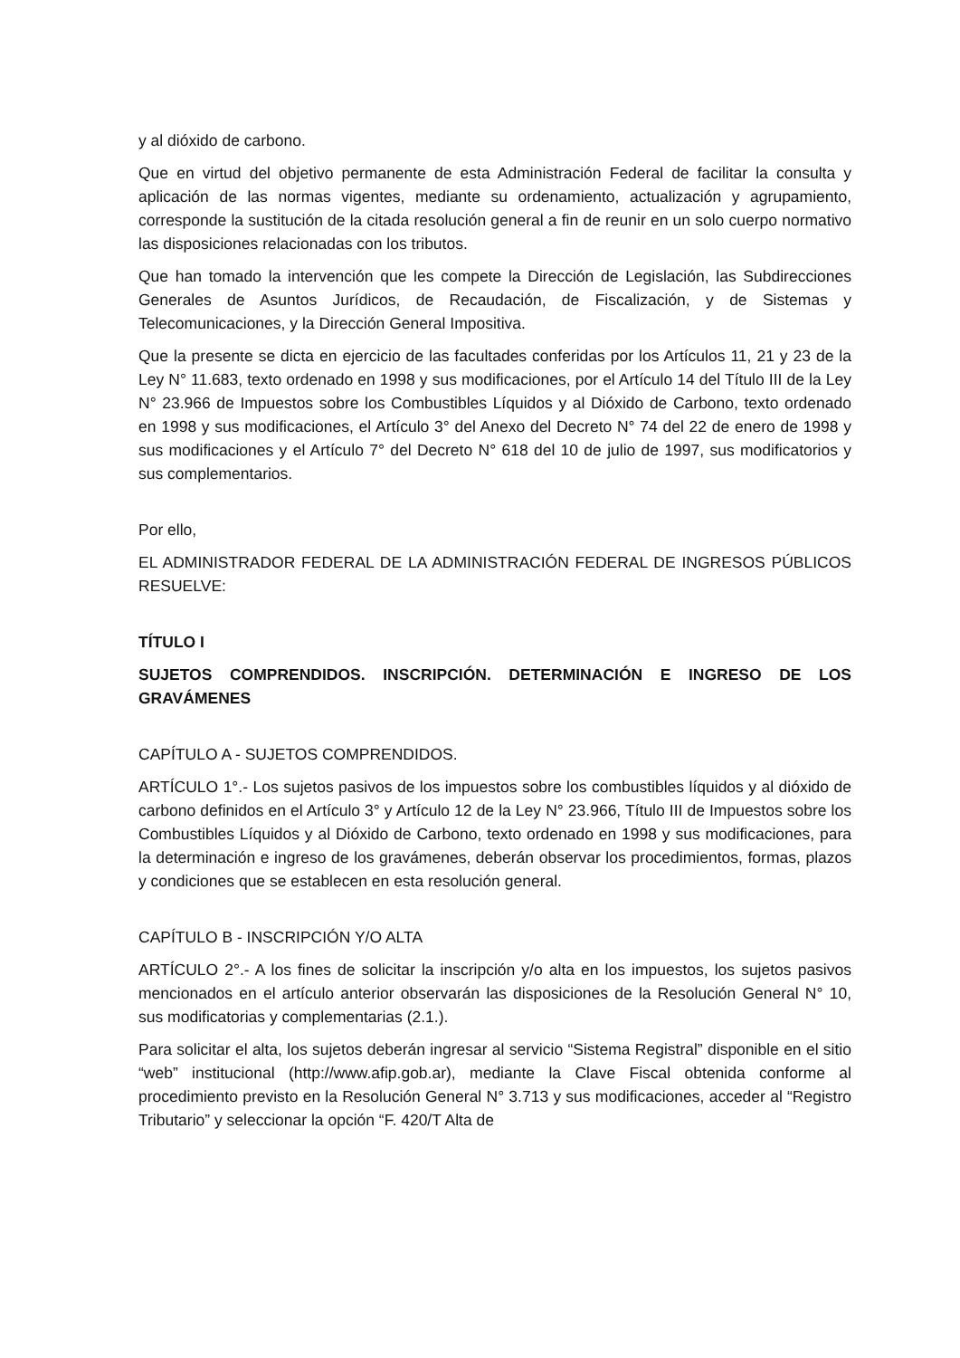y al dióxido de carbono.
Que en virtud del objetivo permanente de esta Administración Federal de facilitar la consulta y aplicación de las normas vigentes, mediante su ordenamiento, actualización y agrupamiento, corresponde la sustitución de la citada resolución general a fin de reunir en un solo cuerpo normativo las disposiciones relacionadas con los tributos.
Que han tomado la intervención que les compete la Dirección de Legislación, las Subdirecciones Generales de Asuntos Jurídicos, de Recaudación, de Fiscalización, y de Sistemas y Telecomunicaciones, y la Dirección General Impositiva.
Que la presente se dicta en ejercicio de las facultades conferidas por los Artículos 11, 21 y 23 de la Ley N° 11.683, texto ordenado en 1998 y sus modificaciones, por el Artículo 14 del Título III de la Ley N° 23.966 de Impuestos sobre los Combustibles Líquidos y al Dióxido de Carbono, texto ordenado en 1998 y sus modificaciones, el Artículo 3° del Anexo del Decreto N° 74 del 22 de enero de 1998 y sus modificaciones y el Artículo 7° del Decreto N° 618 del 10 de julio de 1997, sus modificatorios y sus complementarios.
Por ello,
EL ADMINISTRADOR FEDERAL DE LA ADMINISTRACIÓN FEDERAL DE INGRESOS PÚBLICOS RESUELVE:
TÍTULO I
SUJETOS COMPRENDIDOS. INSCRIPCIÓN. DETERMINACIÓN E INGRESO DE LOS GRAVÁMENES
CAPÍTULO A - SUJETOS COMPRENDIDOS.
ARTÍCULO 1°.- Los sujetos pasivos de los impuestos sobre los combustibles líquidos y al dióxido de carbono definidos en el Artículo 3° y Artículo 12 de la Ley N° 23.966, Título III de Impuestos sobre los Combustibles Líquidos y al Dióxido de Carbono, texto ordenado en 1998 y sus modificaciones, para la determinación e ingreso de los gravámenes, deberán observar los procedimientos, formas, plazos y condiciones que se establecen en esta resolución general.
CAPÍTULO B - INSCRIPCIÓN Y/O ALTA
ARTÍCULO 2°.- A los fines de solicitar la inscripción y/o alta en los impuestos, los sujetos pasivos mencionados en el artículo anterior observarán las disposiciones de la Resolución General N° 10, sus modificatorias y complementarias (2.1.).
Para solicitar el alta, los sujetos deberán ingresar al servicio “Sistema Registral” disponible en el sitio “web” institucional (http://www.afip.gob.ar), mediante la Clave Fiscal obtenida conforme al procedimiento previsto en la Resolución General N° 3.713 y sus modificaciones, acceder al “Registro Tributario” y seleccionar la opción “F. 420/T Alta de